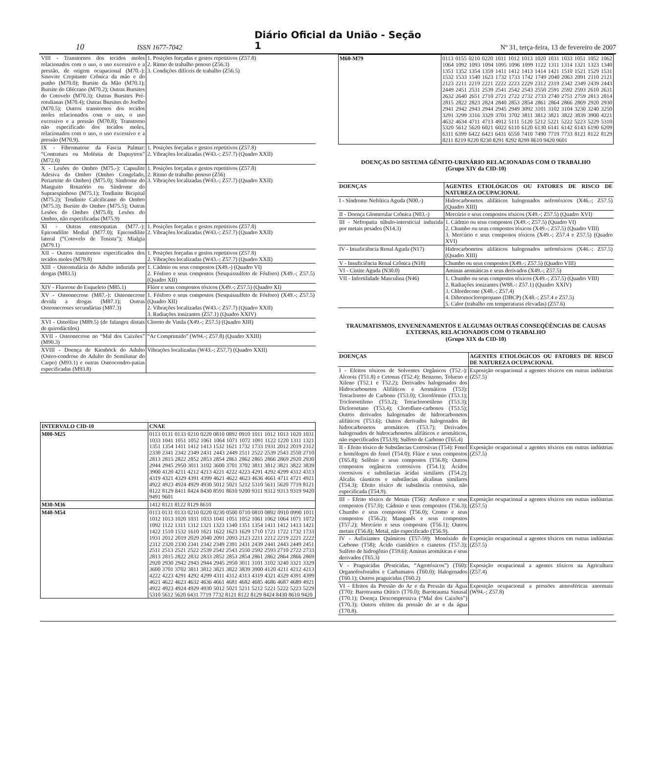10 ISSN 1677-7042 Diário Oficial da União - Seção 1 Nº 31, terça-feira, 13 de fevereiro de 2007
| VIII - Transtornos dos tecidos moles relacionados com o uso, o uso excessivo e a pressão, de origem ocupacional (M70.-): Sinovite Crepitante Crônica da mão e do punho (M70.0); Bursite da Mão (M70.1); Bursite do Olécrano (M70.2); Outras Bursites do Cotovelo (M70.3); Outras Bursites Pré-rotulianas (M70.4); Outras Bursites do Joelho (M70.5); Outros transtornos dos tecidos moles relacionados com o uso, o uso excessivo e a pressão (M70.8); Transtorno não especificado dos tecidos moles, relacionados com o uso, o uso excessivo e a pressão (M70.9). | 1. Posições forçadas e gestos repetitivos (Z57.8) 2. Ritmo de trabalho penoso (Z56.3) 3. Condições difíceis de trabalho (Z56.5) |
| IX - Fibromatose da Fascia Palmar: “Contratura ou Moléstia de Dupuytren” (M72.0) | 1. Posições forçadas e gestos repetitivos (Z57.8) 2. Vibrações localizadas (W43.-; Z57.7) (Quadro XXII) |
| X - Lesões do Ombro (M75.-): Capsulite Adesiva do Ombro (Ombro Congelado, Periartrite do Ombro) (M75.0); Síndrome do Manguito Rotatório ou Síndrome do Supraespinhoso (M75.1); Tendinite Bicipital (M75.2); Tendinite Calcificante do Ombro (M75.3); Bursite do Ombro (M75.5); Outras Lesões do Ombro (M75.8); Lesões do Ombro, não especificadas (M75.9) | 1. Posições forçadas e gestos repetitivos (Z57.8) 2. Ritmo de trabalho penoso (Z56) 3. Vibrações localizadas (W43.-; Z57.7) (Quadro XXII) |
| XI - Outras entesopatias (M77.-): Epicondilite Medial (M77.0); Epicondilite lateral (“Cotovelo de Tenista”); Mialgia (M79.1) | 1. Posições forçadas e gestos repetitivos (Z57.8) 2. Vibrações localizadas (W43.-; Z57.7) (Quadro XXII) |
| XII - Outros transtornos especificados dos tecidos moles (M79.8) | 1. Posições forçadas e gestos repetitivos (Z57.8) 2. Vibrações localizadas (W43.-; Z57.7) (Quadro XXII) |
| XIII - Osteomalácia do Adulto induzida por drogas (M83.5) | 1. Cádmio ou seus compostos (X49.-) (Quadro VI) 2. Fósforo e seus compostos (Sesquissulfeto de Fósforo) (X49.-; Z57.5) (Quadro XII) |
| XIV - Fluorose do Esqueleto (M85.1) | Flúor e seus compostos tóxicos (X49.-; Z57.5) (Quadro XI) |
| XV - Osteonecrose (M87.-): Osteonecrose devida a drogas (M87.1); Outras Osteonecroses secundárias (M87.3) | 1. Fósforo e seus compostos (Sesquissulfeto de Fósforo) (X49.-; Z57.5) (Quadro XII) 2. Vibrações localizadas (W43.-; Z57.7) (Quadro XXII) 3. Radiações ionizantes (Z57.1) (Quadro XXIV) |
| XVI - Osteólise (M89.5) (de falanges distais de quirodáctilos) | Cloreto de Vinila (X49.-; Z57.5) (Quadro XIII) |
| XVII - Osteonecrose no “Mal dos Caixões” (M90.3) | “Ar Comprimido” (W94.-; Z57.8) (Quadro XXIII) |
| XVIII - Doença de Kienböck do Adulto (Osteo-condrose do Adulto do Semilunar do Carpo) (M93.1) e outras Osteocondro-patias especificadas (M93.8) | Vibrações localizadas (W43.-; Z57.7) (Quadro XXII) |
| INTERVALO CID-10 | CNAE |
| --- | --- |
| M00-M25 | 0113 0131 0133 0210 0220 0810 0892 0910 1011 1012 1013 1020 1031 1033 1041 1051 1052 1061 1064 1071 1072 1091 1122 1220 1311 1321 1351 1354 1411 1412 1413 1532 1621 1732 1733 1931 2012 2019 2312 2330 2341 2342 2349 2431 2443 2449 2511 2522 2539 2543 2550 2710 2813 2815 2822 2852 2853 2854 2861 2862 2865 2866 2869 2920 2930 2944 2945 2950 3011 3102 3600 3701 3702 3811 3812 3821 3822 3839 3900 4120 4211 4212 4213 4221 4222 4223 4291 4292 4299 4312 4313 4319 4321 4329 4391 4399 4621 4622 4623 4636 4661 4711 4721 4921 4922 4923 4924 4929 4930 5012 5021 5212 5310 5611 5620 7719 8121 8122 8129 8411 8424 8430 8591 8610 9200 9311 9312 9313 9319 9420 9491 9601 |
| M30-M36 | 1412 8121 8122 8129 8610 |
| M40-M54 | 0113 0131 0133 0210 0220 0230 0500 0710 0810 0892 0910 0990 1011 1012 1013 1020 1031 1033 1041 1051 1052 1061 1062 1064 1071 1072 1092 1122 1311 1312 1321 1323 1340 1351 1354 1411 1412 1413 1421 1422 1510 1532 1610 1621 1622 1623 1629 1710 1721 1722 1732 1733 1931 2012 2019 2029 2040 2091 2093 2123 2211 2212 2219 2221 2222 2312 2320 2330 2341 2342 2349 2391 2431 2439 2441 2443 2449 2451 2511 2513 2521 2522 2539 2542 2543 2550 2592 2593 2710 2722 2733 2813 2815 2822 2832 2833 2852 2853 2854 2861 2862 2864 2866 2869 2920 2930 2942 2943 2944 2945 2950 3011 3101 3102 3240 3321 3329 3600 3701 3702 3811 3812 3821 3822 3839 3900 4120 4211 4212 4213 4222 4223 4291 4292 4299 4311 4312 4313 4319 4321 4329 4391 4399 4621 4622 4623 4632 4636 4661 4681 4682 4685 4686 4687 4689 4921 4922 4923 4924 4929 4930 5012 5021 5211 5212 5221 5222 5223 5229 5310 5612 5620 6431 7719 7732 8121 8122 8129 8424 8430 8610 9420 |
| M60-M79 | 0113 0155 0210 0220 1011 1012 1013 1020 1031 1033 1051 1052 1062 1064 1092 1093 1094 1095 1096 1099 1122 1311 1314 1321 1323 1340 1351 1352 1354 1359 1411 1412 1413 1414 1421 1510 1521 1529 1531 1532 1533 1540 1623 1732 1733 1742 1749 2040 2063 2091 2110 2121 2123 2211 2219 2221 2222 2223 2229 2312 2319 2342 2349 2439 2443 2449 2451 2531 2539 2541 2542 2543 2550 2591 2592 2593 2610 2631 2632 2640 2651 2710 2721 2722 2732 2733 2740 2751 2759 2813 2814 2815 2822 2823 2824 2840 2853 2854 2861 2864 2866 2869 2920 2930 2941 2942 2943 2944 2945 2949 3092 3101 3102 3104 3230 3240 3250 3291 3299 3316 3329 3701 3702 3811 3812 3821 3822 3839 3900 4221 4632 4634 4711 4713 4912 5111 5120 5212 5221 5222 5223 5229 5310 5320 5612 5620 6021 6022 6110 6120 6130 6141 6142 6143 6190 6209 6311 6399 6422 6423 6431 6550 7410 7490 7719 7733 8121 8122 8129 8211 8219 8220 8230 8291 8292 8299 8610 9420 9601 |
DOENÇAS DO SISTEMA GÊNITO-URINÁRIO RELACIONADAS COM O TRABALHO
(Grupo XIV da CID-10)
| DOENÇAS | AGENTES ETIOLÓGICOS OU FATORES DE RISCO DE NATUREZA OCUPACIONAL |
| --- | --- |
| I - Síndrome Nefrítica Aguda (N00.-) | Hidrocarbonetos alifáticos halogenados nefrotóxicos (X46.-; Z57.5) (Quadro XIII) |
| II - Doença Glomerular Crônica (N03.-) | Mercúrio e seus compostos tóxicos (X49.-; Z57.5) (Quadro XVI) |
| III - Nefropatia túbulo-intersticial induzida por metais pesados (N14.3) | 1. Cádmio ou seus compostos (X49.-; Z57.5) (Quadro VI) 2. Chumbo ou seus compostos tóxicos (X49.-; Z57.5) (Quadro VIII) 3. Mercúrio e seus compostos tóxicos (X49.-; Z57.4 e Z57.5) (Quadro XVI) |
| IV - Insuficiência Renal Aguda (N17) | Hidrocarbonetos alifáticos halogenados nefrotóxicos (X46.-; Z57.5) (Quadro XIII) |
| V - Insuficiência Renal Crônica (N18) | Chumbo ou seus compostos (X49.-; Z57.5) (Quadro VIII) |
| VI - Cistite Aguda (N30.0) | Aminas aromáticas e seus derivados (X49.-; Z57.5) |
| VII - Infertilidade Masculina (N46) | 1. Chumbo ou seus compostos tóxicos (X49.-; Z57.5) (Quadro VIII) 2. Radiações ionizantes (W88.-: Z57.1) (Quadro XXIV) 3. Chlordecone (X48.-; Z57.4) 4. Dibromocloropropano (DBCP) (X48.-; Z57.4 e Z57.5) 5. Calor (trabalho em temperaturas elevadas) (Z57.6) |
TRAUMATISMOS, ENVENENAMENTOS E ALGUMAS OUTRAS CONSEQÜÊNCIAS DE CAUSAS EXTERNAS, RELACIONADOS COM O TRABALHO
(Grupo XIX da CID-10)
| DOENÇAS | AGENTES ETIOLÓGICOS OU FATORES DE RISCO DE NATUREZA OCUPACIONAL |
| --- | --- |
| I - Efeitos tóxicos de Solventes Orgânicos (T52.-): Álcoois (T51.8) e Cetonas (T52.4); Benzeno, Tolueno e Xileno (T52.1 e T52.2); Derivados halogenados dos Hidrocarbonetos Alifáticos e Aromáticos (T53): Tetracloreto de Carbono (T53.0); Clorofórmio (T53.1); Tricloroetileno (T53.2); Tetracloroetileno (T53.3); Dicloroetano (T53.4); Clorofluor-carbonos (T53.5); Outros derivados halogenados de hidrocarbonetos alifáticos (T53.6); Outros derivados halogenados de hidrocarbonetos aromáticos (T53.7); Derivados halogenados de hidrocarbonetos alifáticos e aromáticos, não especificados (T53.9); Sulfeto de Carbono (T65.4) | Exposição ocupacional a agentes tóxicos em outras indústrias (Z57.5) |
| II - Efeito tóxico de Substâncias Corrosivas (T54): Fenol e homólogos do fenol (T54.0); Flúor e seus compostos (T65.8); Selênio e seus compostos (T56.8); Outros compostos orgânicos corrosivos (T54.1); Ácidos corrosivos e substâncias ácidas similares (T54.2); Álcalis cáusticos e substâncias alcalinas similares (T54.3); Efeito tóxico de substância corrosiva, não especificada (T54.9). | Exposição ocupacional a agentes tóxicos em outras indústrias (Z57.5) |
| III - Efeito tóxico de Metais (T56): Arsênico e seus compostos (T57.0); Cádmio e seus compostos (T56.3); Chumbo e seus compostos (T56.0); Cromo e seus compostos (T56.2); Manganês e seus compostos (T57.2); Mercúrio e seus compostos (T56.1); Outros metais (T56.8); Metal, não especificado (T56.9). | Exposição ocupacional a agentes tóxicos em outras indústrias (Z57.5) |
| IV - Asfixiantes Químicos (T57-59): Monóxido de Carbono (T58); Ácido cianídrico e cianetos (T57.3); Sulfeto de hidrogênio (T59.6); Aminas aromáticas e seus derivados (T65.3) | Exposição ocupacional a agentes tóxicos em outras indústrias (Z57.5) |
| V - Praguicidas (Pesticidas, “Agrotóxicos”) (T60): Organofosforados e Carbamatos (T60.0); Halogenados (T60.1); Outros praguicidas (T60.2) | Exposição ocupacional a agentes tóxicos na Agricultura (Z57.4) |
| VI - Efeitos da Pressão do Ar e da Pressão da Água (T70): Barotrauma Otítico (T70.0); Barotrauma Sinusal (T70.1); Doença Descompressiva (“Mal dos Caixões”) (T70.3); Outros efeitos da pressão do ar e da água (T70.8). | Exposição ocupacional a pressões atmosféricas anormais (W94.-; Z57.8) |